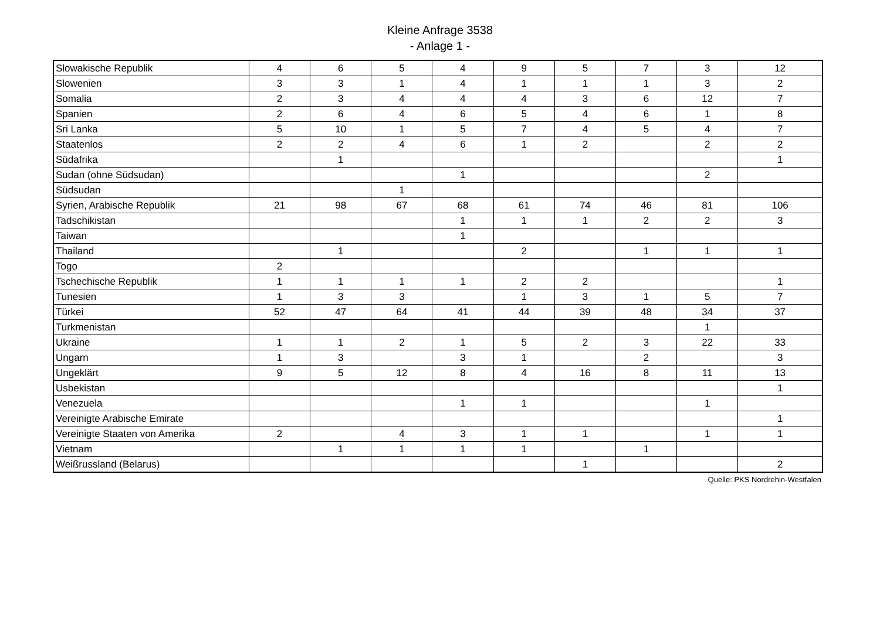Kleine Anfrage 3538
- Anlage 1 -
| Slowakische Republik | 4 | 6 | 5 | 4 | 9 | 5 | 7 | 3 | 12 |
| Slowenien | 3 | 3 | 1 | 4 | 1 | 1 | 1 | 3 | 2 |
| Somalia | 2 | 3 | 4 | 4 | 4 | 3 | 6 | 12 | 7 |
| Spanien | 2 | 6 | 4 | 6 | 5 | 4 | 6 | 1 | 8 |
| Sri Lanka | 5 | 10 | 1 | 5 | 7 | 4 | 5 | 4 | 7 |
| Staatenlos | 2 | 2 | 4 | 6 | 1 | 2 | | 2 | 2 |
| Südafrika | | 1 | | | | | | | 1 |
| Sudan (ohne Südsudan) | | | | 1 | | | | 2 | |
| Südsudan | | | 1 | | | | | | |
| Syrien, Arabische Republik | 21 | 98 | 67 | 68 | 61 | 74 | 46 | 81 | 106 |
| Tadschikistan | | | | 1 | 1 | 1 | 2 | 2 | 3 |
| Taiwan | | | | 1 | | | | | |
| Thailand | | 1 | | | 2 | | 1 | 1 | 1 |
| Togo | 2 | | | | | | | | |
| Tschechische Republik | 1 | 1 | 1 | 1 | 2 | 2 | | | 1 |
| Tunesien | 1 | 3 | 3 | | 1 | 3 | 1 | 5 | 7 |
| Türkei | 52 | 47 | 64 | 41 | 44 | 39 | 48 | 34 | 37 |
| Turkmenistan | | | | | | | | 1 | |
| Ukraine | 1 | 1 | 2 | 1 | 5 | 2 | 3 | 22 | 33 |
| Ungarn | 1 | 3 | | 3 | 1 | | 2 | | 3 |
| Ungeklärt | 9 | 5 | 12 | 8 | 4 | 16 | 8 | 11 | 13 |
| Usbekistan | | | | | | | | | 1 |
| Venezuela | | | | 1 | 1 | | | 1 | |
| Vereinigte Arabische Emirate | | | | | | | | | 1 |
| Vereinigte Staaten von Amerika | 2 | | 4 | 3 | 1 | 1 | | 1 | 1 |
| Vietnam | | 1 | 1 | 1 | 1 | | 1 | | |
| Weißrussland (Belarus) | | | | | | 1 | | | 2 |
Quelle: PKS Nordrehin-Westfalen